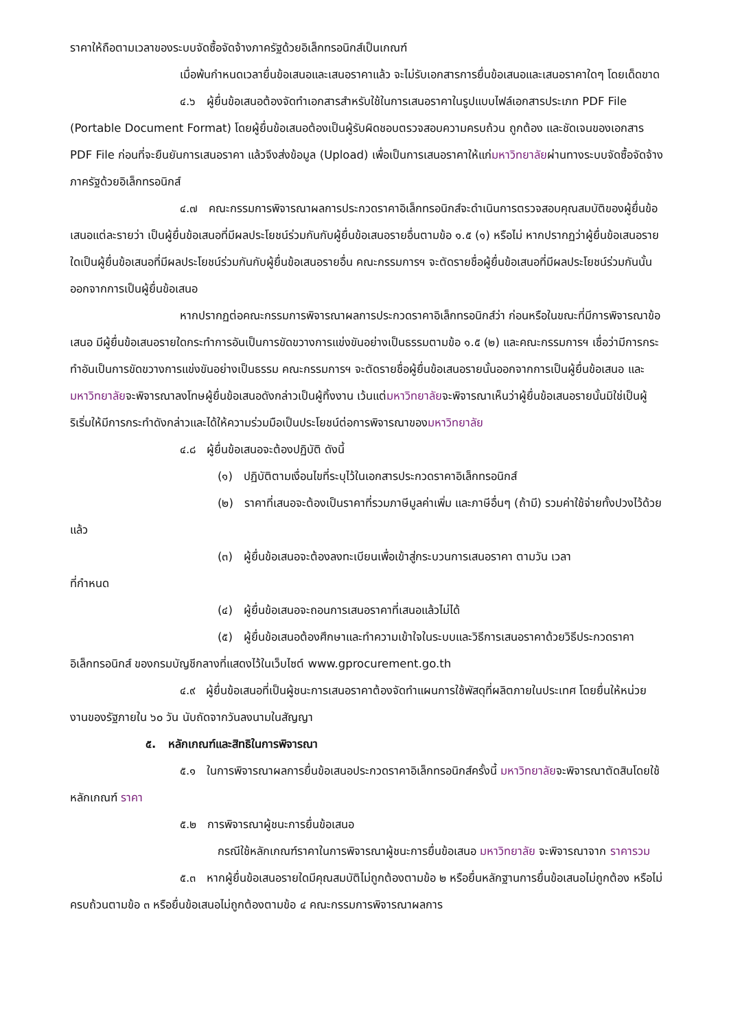ราคาให้ถือตามเวลาของระบบจัดซื้อจัดจ้างภาครัฐด้วยอิเล็กทรอนิกส์เป็นเกณฑ์
เมื่อพ้นกำหนดเวลายื่นข้อเสนอและเสนอราคาแล้ว จะไม่รับเอกสารการยื่นข้อเสนอและเสนอราคาใดๆ โดยเด็ดขาด
๔.๖ ผู้ยื่นข้อเสนอต้องจัดทำเอกสารสำหรับใช้ในการเสนอราคาในรูปแบบไฟล์เอกสารประเภท PDF File (Portable Document Format) โดยผู้ยื่นข้อเสนอต้องเป็นผู้รับผิดชอบตรวจสอบความครบถ้วน ถูกต้อง และชัดเจนของเอกสาร PDF File ก่อนที่จะยืนยันการเสนอราคา แล้วจึงส่งข้อมูล (Upload) เพื่อเป็นการเสนอราคาให้แก่มหาวิทยาลัยผ่านทางระบบจัดซื้อจัดจ้างภาครัฐด้วยอิเล็กทรอนิกส์
๔.๗ คณะกรรมการพิจารณาผลการประกวดราคาอิเล็กทรอนิกส์จะดำเนินการตรวจสอบคุณสมบัติของผู้ยื่นข้อเสนอแต่ละรายว่า เป็นผู้ยื่นข้อเสนอที่มีผลประโยชน์ร่วมกันกับผู้ยื่นข้อเสนอรายอื่นตามข้อ ๑.๕ (๑) หรือไม่ หากปรากฏว่าผู้ยื่นข้อเสนอรายใดเป็นผู้ยื่นข้อเสนอที่มีผลประโยชน์ร่วมกันกับผู้ยื่นข้อเสนอรายอื่น คณะกรรมการฯ จะตัดรายชื่อผู้ยื่นข้อเสนอที่มีผลประโยชน์ร่วมกันนั้นออกจากการเป็นผู้ยื่นข้อเสนอ
หากปรากฏต่อคณะกรรมการพิจารณาผลการประกวดราคาอิเล็กทรอนิกส์ว่า ก่อนหรือในขณะที่มีการพิจารณาข้อเสนอ มีผู้ยื่นข้อเสนอรายใดกระทำการอันเป็นการขัดขวางการแข่งขันอย่างเป็นธรรมตามข้อ ๑.๕ (๒) และคณะกรรมการฯ เชื่อว่ามีการกระทำอันเป็นการขัดขวางการแข่งขันอย่างเป็นธรรม คณะกรรมการฯ จะตัดรายชื่อผู้ยื่นข้อเสนอรายนั้นออกจากการเป็นผู้ยื่นข้อเสนอ และมหาวิทยาลัยจะพิจารณาลงโทษผู้ยื่นข้อเสนอดังกล่าวเป็นผู้ทิ้งงาน เว้นแต่มหาวิทยาลัยจะพิจารณาเห็นว่าผู้ยื่นข้อเสนอรายนั้นมิใช่เป็นผู้ริเริ่มให้มีการกระทำดังกล่าวและได้ให้ความร่วมมือเป็นประโยชน์ต่อการพิจารณาของมหาวิทยาลัย
๔.๘ ผู้ยื่นข้อเสนอจะต้องปฏิบัติ ดังนี้
(๑) ปฏิบัติตามเงื่อนไขที่ระบุไว้ในเอกสารประกวดราคาอิเล็กทรอนิกส์
(๒) ราคาที่เสนอจะต้องเป็นราคาที่รวมภาษีมูลค่าเพิ่ม และภาษีอื่นๆ (ถ้ามี) รวมค่าใช้จ่ายทั้งปวงไว้ด้วยแล้ว
(๓) ผู้ยื่นข้อเสนอจะต้องลงทะเบียนเพื่อเข้าสู่กระบวนการเสนอราคา ตามวัน เวลา
ที่กำหนด
(๔) ผู้ยื่นข้อเสนอจะถอนการเสนอราคาที่เสนอแล้วไม่ได้
(๕) ผู้ยื่นข้อเสนอต้องศึกษาและทำความเข้าใจในระบบและวิธีการเสนอราคาด้วยวิธีประกวดราคาอิเล็กทรอนิกส์ ของกรมบัญชีกลางที่แสดงไว้ในเว็บไซต์ www.gprocurement.go.th
๔.๙ ผู้ยื่นข้อเสนอที่เป็นผู้ชนะการเสนอราคาต้องจัดทำแผนการใช้พัสดุที่ผลิตภายในประเทศ โดยยื่นให้หน่วยงานของรัฐภายใน ๖๐ วัน นับถัดจากวันลงนามในสัญญา
๕. หลักเกณฑ์และสิทธิในการพิจารณา
๕.๑ ในการพิจารณาผลการยื่นข้อเสนอประกวดราคาอิเล็กทรอนิกส์ครั้งนี้ มหาวิทยาลัยจะพิจารณาตัดสินโดยใช้หลักเกณฑ์ ราคา
๕.๒ การพิจารณาผู้ชนะการยื่นข้อเสนอ
กรณีใช้หลักเกณฑ์ราคาในการพิจารณาผู้ชนะการยื่นข้อเสนอ มหาวิทยาลัย จะพิจารณาจาก ราคารวม
๕.๓ หากผู้ยื่นข้อเสนอรายใดมีคุณสมบัติไม่ถูกต้องตามข้อ ๒ หรือยื่นหลักฐานการยื่นข้อเสนอไม่ถูกต้อง หรือไม่ครบถ้วนตามข้อ ๓ หรือยื่นข้อเสนอไม่ถูกต้องตามข้อ ๔ คณะกรรมการพิจารณาผลการ